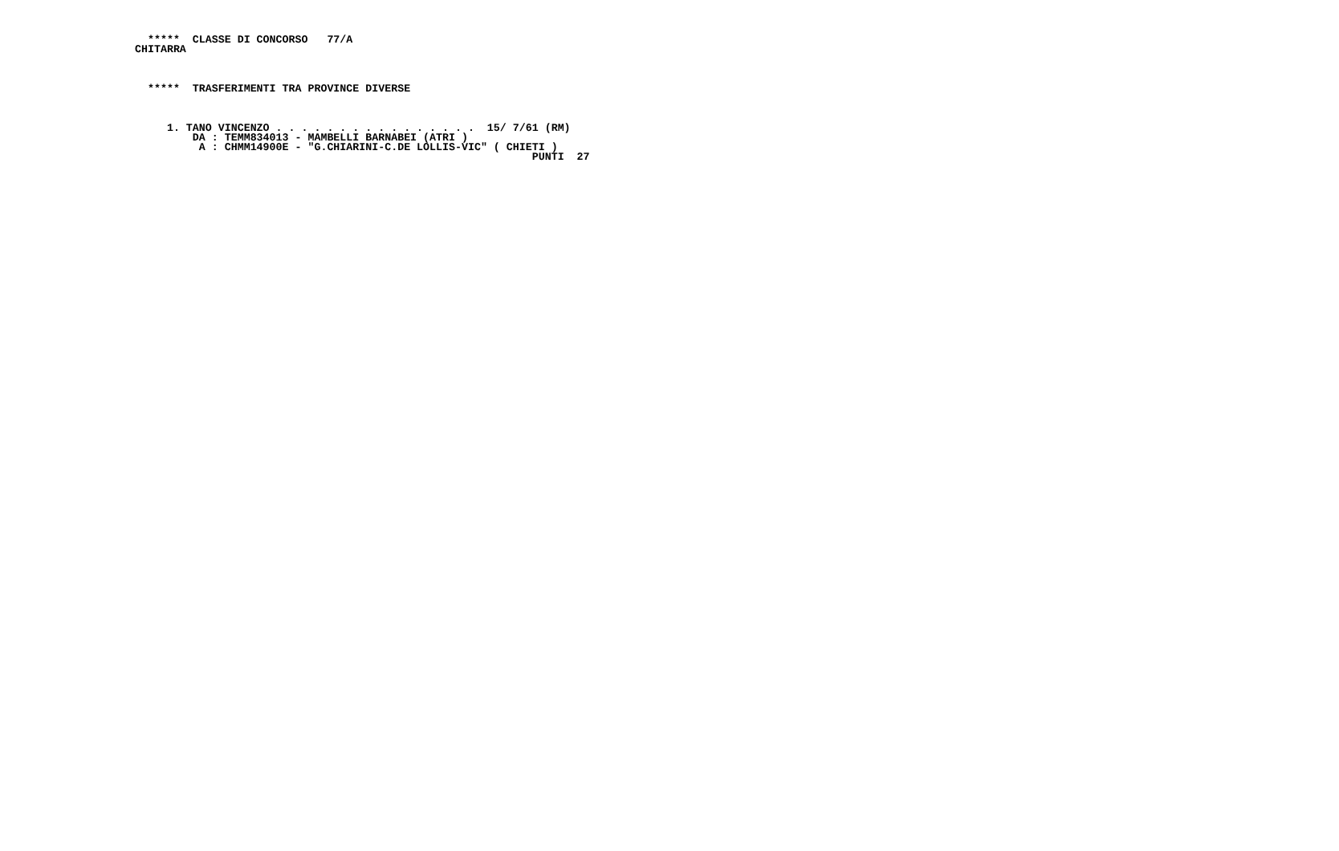*****  CLASSE DI CONCORSO   77/A
CHITARRA



  *****  TRASFERIMENTI TRA PROVINCE DIVERSE



     1. TANO VINCENZO . . . . . . . . . . . . . . . .  15/ 7/61 (RM)
         DA : TEMM834013 - MAMBELLI BARNABEI (ATRI )
          A : CHMM14900E - "G.CHIARINI-C.DE LOLLIS-VIC" ( CHIETI )
                                                              PUNTI  27